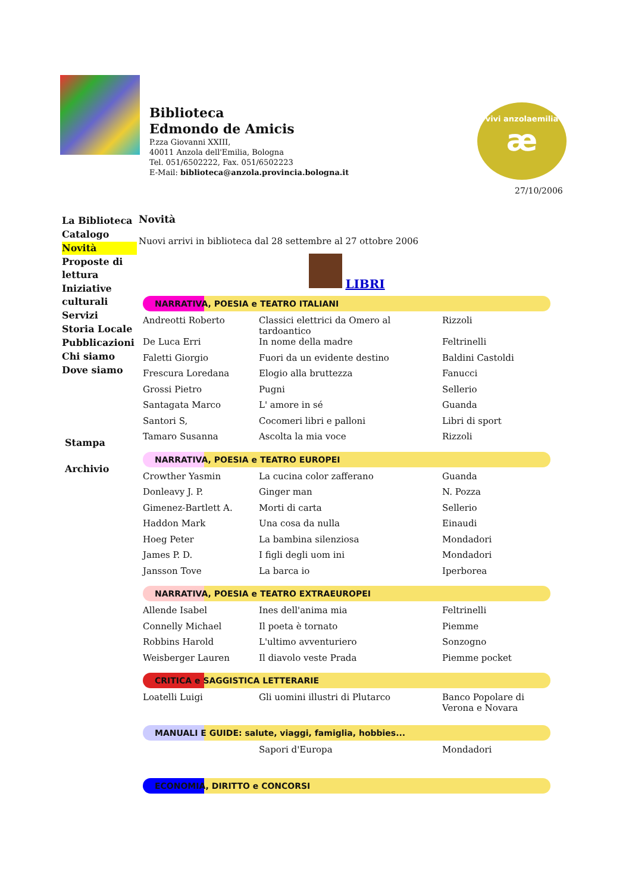Biblioteca
Edmondo de Amicis
P.zza Giovanni XXIII,
40011 Anzola dell'Emilia, Bologna
Tel. 051/6502222, Fax. 051/6502223
E-Mail: biblioteca@anzola.provincia.bologna.it
vivi anzolaemilia
æ
27/10/2006
La Biblioteca
Catalogo
Novità
Proposte di lettura
Iniziative culturali
Servizi
Storia Locale
Pubblicazioni
Chi siamo
Dove siamo
Stampa
Archivio
Novità
Nuovi arrivi in biblioteca dal 28 settembre al 27 ottobre 2006
LIBRI
NARRATIVA, POESIA e TEATRO ITALIANI
| Andreotti Roberto | Classici elettrici da Omero al tardoantico | Rizzoli |
| De Luca Erri | In nome della madre | Feltrinelli |
| Faletti Giorgio | Fuori da un evidente destino | Baldini Castoldi |
| Frescura Loredana | Elogio alla bruttezza | Fanucci |
| Grossi Pietro | Pugni | Sellerio |
| Santagata Marco | L' amore in sé | Guanda |
| Santori S, | Cocomeri libri e palloni | Libri di sport |
| Tamaro Susanna | Ascolta la mia voce | Rizzoli |
NARRATIVA, POESIA e TEATRO EUROPEI
| Crowther Yasmin | La cucina color zafferano | Guanda |
| Donleavy J. P. | Ginger man | N. Pozza |
| Gimenez-Bartlett A. | Morti di carta | Sellerio |
| Haddon Mark | Una cosa da nulla | Einaudi |
| Hoeg Peter | La bambina silenziosa | Mondadori |
| James P. D. | I figli degli uom ini | Mondadori |
| Jansson Tove | La barca io | Iperborea |
NARRATIVA, POESIA e TEATRO EXTRAEUROPEI
| Allende Isabel | Ines dell'anima mia | Feltrinelli |
| Connelly Michael | Il poeta è tornato | Piemme |
| Robbins Harold | L'ultimo avventuriero | Sonzogno |
| Weisberger Lauren | Il diavolo veste Prada | Piemme pocket |
CRITICA e SAGGISTICA LETTERARIE
| Loatelli Luigi | Gli uomini illustri di Plutarco | Banco Popolare di Verona e Novara |
MANUALI E GUIDE: salute, viaggi, famiglia, hobbies...
| | Sapori d'Europa | Mondadori |
ECONOMIA, DIRITTO e CONCORSI